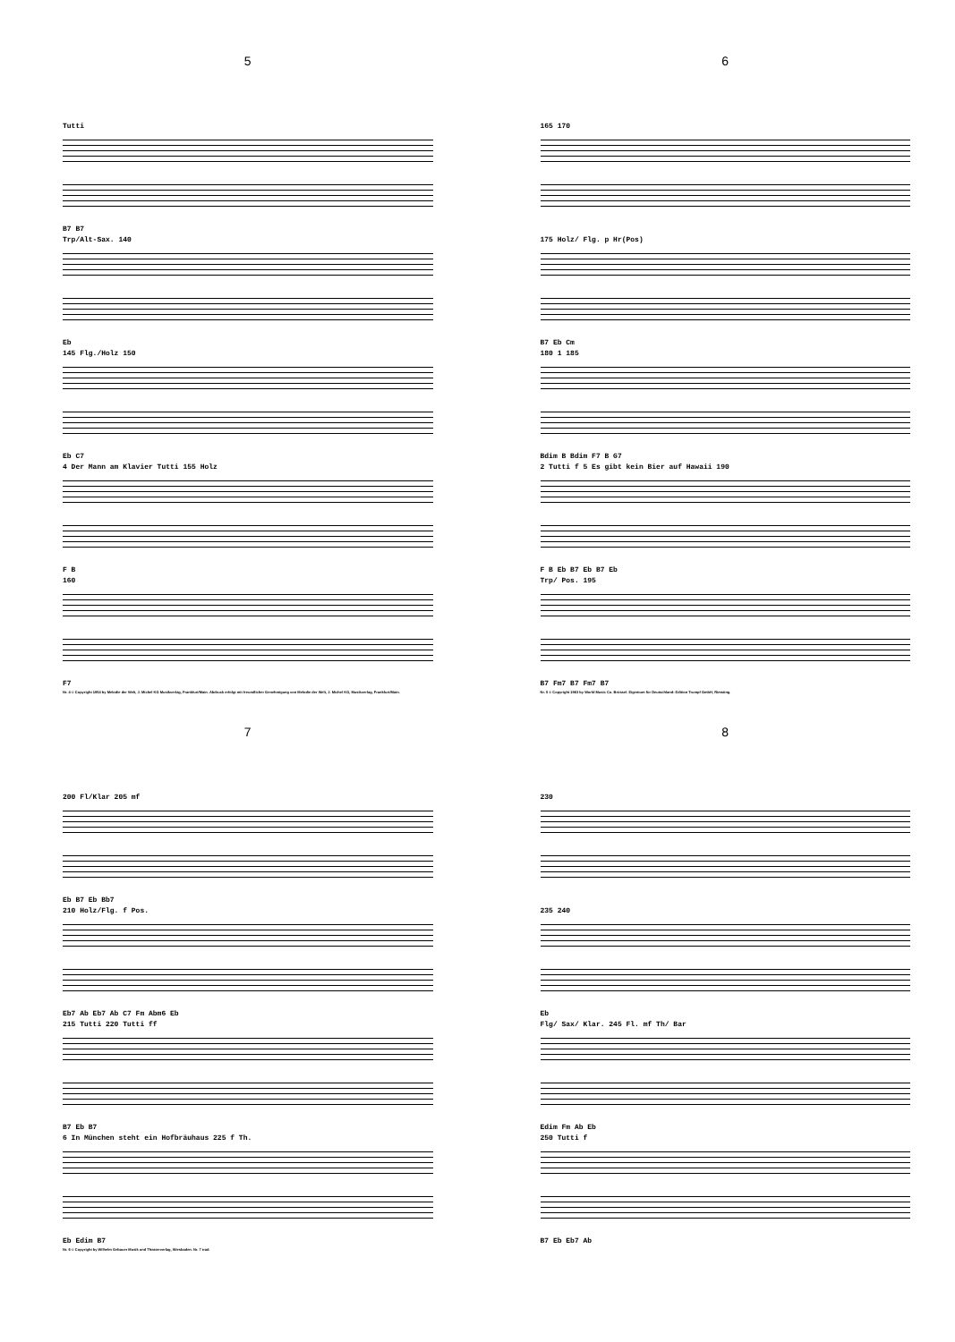5
Tutti
B7 B7
Trp/Alt-Sax. 140
Eb
145 Flg./Holz 150
Eb C7
4 Der Mann am Klavier Tutti 155 Holz
F B
160
F7
Nr. 4 © Copyright 1954 by Melodie der Welt, J. Michel KG Musikverlag, Frankfurt/Main. Abdruck erfolgt mit freundlicher Genehmigung von Melodie der Welt, J. Michel KG, Musikverlag, Frankfurt/Main.
6
165 170
175 Holz/ Flg. p Hr(Pos)
B7 Eb Cm
180 1 185
Bdim B Bdim F7 B G7
2 Tutti f 5 Es gibt kein Bier auf Hawaii 190
F B Eb B7 Eb B7 Eb
Trp/ Pos. 195
B7 Fm7 B7 Fm7 B7
Nr. 5 © Copyright 1963 by World Music Co. Brüssel. Eigentum für Deutschland: Edition Trumpf GmbH, Rimsting.
7
200 Fl/Klar 205 mf
Eb B7 Eb Bb7
210 Holz/Flg. f Pos.
Eb7 Ab Eb7 Ab C7 Fm Abm6 Eb
215 Tutti 220 Tutti ff
B7 Eb B7
6 In München steht ein Hofbräuhaus 225 f Th.
Eb Edim B7
Nr. 6 © Copyright by Wilhelm Gebauer Musik und Theaterverlag, Wiesbaden. Nr. 7 trad.
8
230
235 240
Eb
Flg/ Sax/ Klar. 245 Fl. mf Th/ Bar
Edim Fm Ab Eb
250 Tutti f
B7 Eb Eb7 Ab